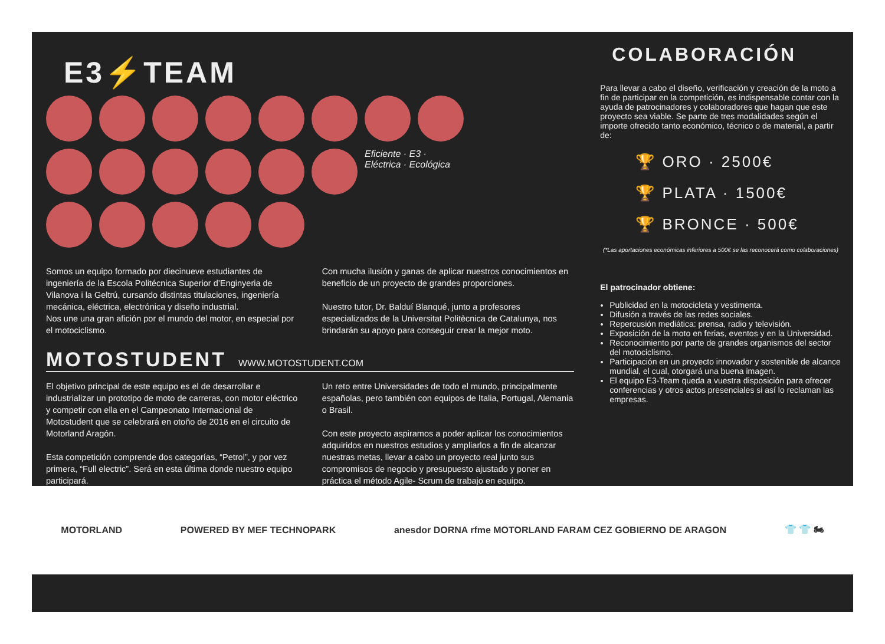E3⚡TEAM
Eficiente · E3 · Eléctrica · Ecológica
Somos un equipo formado por diecinueve estudiantes de ingeniería de la Escola Politécnica Superior d’Enginyeria de Vilanova i la Geltrú, cursando distintas titulaciones, ingeniería mecánica, eléctrica, electrónica y diseño industrial.
Nos une una gran afición por el mundo del motor, en especial por el motociclismo.
Con mucha ilusión y ganas de aplicar nuestros conocimientos en beneficio de un proyecto de grandes proporciones.
Nuestro tutor, Dr. Balduí Blanqué, junto a profesores especializados de la Universitat Politècnica de Catalunya, nos brindarán su apoyo para conseguir crear la mejor moto.
MOTOSTUDENT WWW.MOTOSTUDENT.COM
El objetivo principal de este equipo es el de desarrollar e industrializar un prototipo de moto de carreras, con motor eléctrico y competir con ella en el Campeonato Internacional de Motostudent que se celebrará en otoño de 2016 en el circuito de Motorland Aragón.
Esta competición comprende dos categorías, “Petrol”, y por vez primera, “Full electric”. Será en esta última donde nuestro equipo participará.
Un reto entre Universidades de todo el mundo, principalmente españolas, pero también con equipos de Italia, Portugal, Alemania o Brasil.
Con este proyecto aspiramos a poder aplicar los conocimientos adquiridos en nuestros estudios y ampliarlos a fin de alcanzar nuestras metas, llevar a cabo un proyecto real junto sus compromisos de negocio y presupuesto ajustado y poner en práctica el método Agile- Scrum de trabajo en equipo.
COLABORACIÓN
Para llevar a cabo el diseño, verificación y creación de la moto a fin de participar en la competición, es indispensable contar con la ayuda de patrocinadores y colaboradores que hagan que este proyecto sea viable. Se parte de tres modalidades según el importe ofrecido tanto económico, técnico o de material, a partir de:
🏆 ORO · 2500€
🏆 PLATA · 1500€
🏆 BRONCE · 500€
(*Las aportaciones económicas inferiores a 500€ se las reconocerá como colaboraciones)
El patrocinador obtiene:
Publicidad en la motocicleta y vestimenta.
Difusión a través de las redes sociales.
Repercusión mediática: prensa, radio y televisión.
Exposición de la moto en ferias, eventos y en la Universidad.
Reconocimiento por parte de grandes organismos del sector del motociclismo.
Participación en un proyecto innovador y sostenible de alcance mundial, el cual, otorgará una buena imagen.
El equipo E3-Team queda a vuestra disposición para ofrecer conferencias y otros actos presenciales si así lo reclaman las empresas.
MOTORLAND POWERED BY MEF TECHNOPARK anesdor DORNA rfme MOTORLAND FARAM CEZ GOBIERNO DE ARAGON 👕 👕 🏍